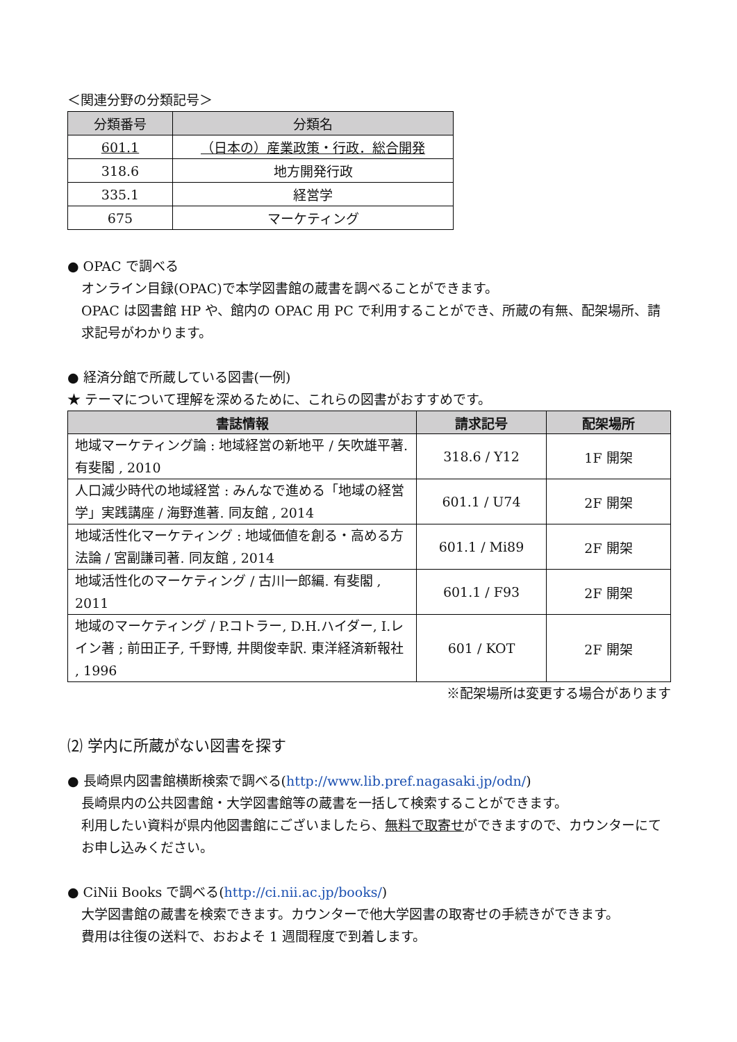＜関連分野の分類記号＞
| 分類番号 | 分類名 |
| --- | --- |
| 601.1 | （日本の）産業政策・行政．総合開発 |
| 318.6 | 地方開発行政 |
| 335.1 | 経営学 |
| 675 | マーケティング |
● OPAC で調べる
オンライン目録(OPAC)で本学図書館の蔵書を調べることができます。
OPAC は図書館 HP や、館内の OPAC 用 PC で利用することができ、所蔵の有無、配架場所、請求記号がわかります。
● 経済分館で所蔵している図書(一例)
★ テーマについて理解を深めるために、これらの図書がおすすめです。
| 書誌情報 | 請求記号 | 配架場所 |
| --- | --- | --- |
| 地域マーケティング論 : 地域経営の新地平 / 矢吹雄平著. 有斐閣 , 2010 | 318.6 / Y12 | 1F 開架 |
| 人口減少時代の地域経営 : みんなで進める「地域の経営学」実践講座 / 海野進著. 同友館 , 2014 | 601.1 / U74 | 2F 開架 |
| 地域活性化マーケティング : 地域価値を創る・高める方法論 / 宮副謙司著. 同友館 , 2014 | 601.1 / Mi89 | 2F 開架 |
| 地域活性化のマーケティング / 古川一郎編. 有斐閣 , 2011 | 601.1 / F93 | 2F 開架 |
| 地域のマーケティング / P.コトラー, D.H.ハイダー, I.レイン著 ; 前田正子, 千野博, 井関俊幸訳. 東洋経済新報社 , 1996 | 601 / KOT | 2F 開架 |
※配架場所は変更する場合があります
⑵ 学内に所蔵がない図書を探す
● 長崎県内図書館横断検索で調べる(http://www.lib.pref.nagasaki.jp/odn/)
長崎県内の公共図書館・大学図書館等の蔵書を一括して検索することができます。
利用したい資料が県内他図書館にございましたら、無料で取寄せができますので、カウンターにてお申し込みください。
● CiNii Books で調べる(http://ci.nii.ac.jp/books/)
大学図書館の蔵書を検索できます。カウンターで他大学図書の取寄せの手続きができます。
費用は往復の送料で、おおよそ 1 週間程度で到着します。